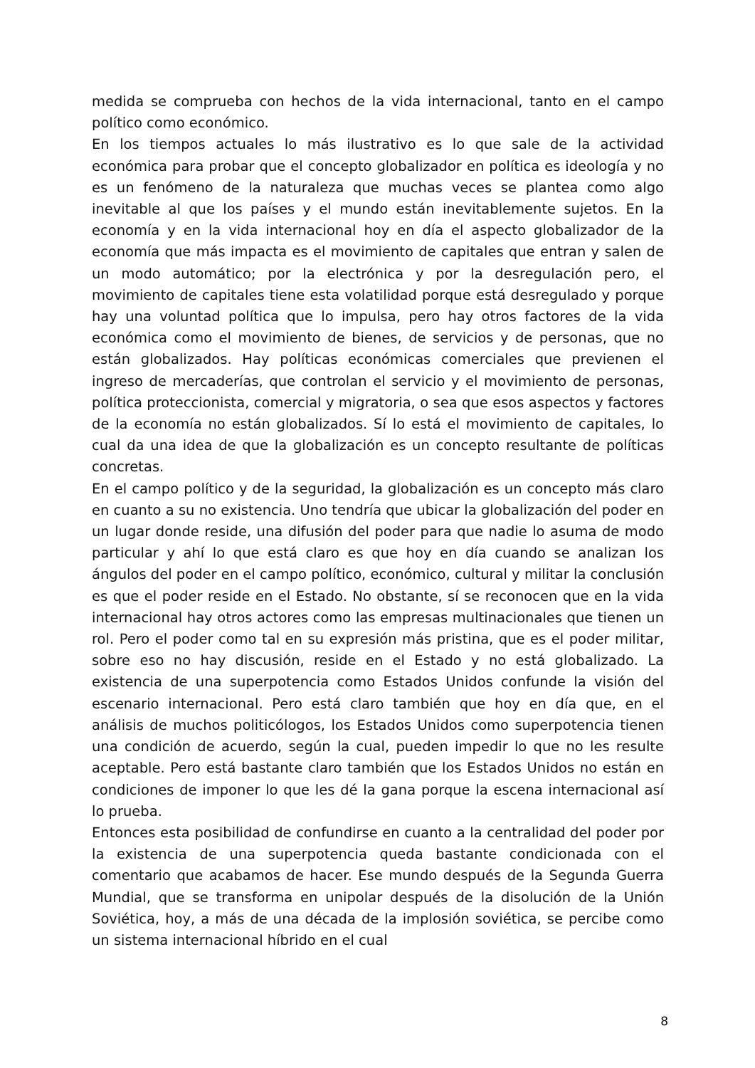medida se comprueba con hechos de la vida internacional, tanto en el campo político como económico.
En los tiempos actuales lo más ilustrativo es lo que sale de la actividad económica para probar que el concepto globalizador en política es ideología y no es un fenómeno de la naturaleza que muchas veces se plantea como algo inevitable al que los países y el mundo están inevitablemente sujetos. En la economía y en la vida internacional hoy en día el aspecto globalizador de la economía que más impacta es el movimiento de capitales que entran y salen de un modo automático; por la electrónica y por la desregulación pero, el movimiento de capitales tiene esta volatilidad porque está desregulado y porque hay una voluntad política que lo impulsa, pero hay otros factores de la vida económica como el movimiento de bienes, de servicios y de personas, que no están globalizados. Hay políticas económicas comerciales que previenen el ingreso de mercaderías, que controlan el servicio y el movimiento de personas, política proteccionista, comercial y migratoria, o sea que esos aspectos y factores de la economía no están globalizados. Sí lo está el movimiento de capitales, lo cual da una idea de que la globalización es un concepto resultante de políticas concretas.
En el campo político y de la seguridad, la globalización es un concepto más claro en cuanto a su no existencia. Uno tendría que ubicar la globalización del poder en un lugar donde reside, una difusión del poder para que nadie lo asuma de modo particular y ahí lo que está claro es que hoy en día cuando se analizan los ángulos del poder en el campo político, económico, cultural y militar la conclusión es que el poder reside en el Estado. No obstante, sí se reconocen que en la vida internacional hay otros actores como las empresas multinacionales que tienen un rol. Pero el poder como tal en su expresión más pristina, que es el poder militar, sobre eso no hay discusión, reside en el Estado y no está globalizado. La existencia de una superpotencia como Estados Unidos confunde la visión del escenario internacional. Pero está claro también que hoy en día que, en el análisis de muchos politicólogos, los Estados Unidos como superpotencia tienen una condición de acuerdo, según la cual, pueden impedir lo que no les resulte aceptable. Pero está bastante claro también que los Estados Unidos no están en condiciones de imponer lo que les dé la gana porque la escena internacional así lo prueba.
Entonces esta posibilidad de confundirse en cuanto a la centralidad del poder por la existencia de una superpotencia queda bastante condicionada con el comentario que acabamos de hacer. Ese mundo después de la Segunda Guerra Mundial, que se transforma en unipolar después de la disolución de la Unión Soviética, hoy, a más de una década de la implosión soviética, se percibe como un sistema internacional híbrido en el cual
8